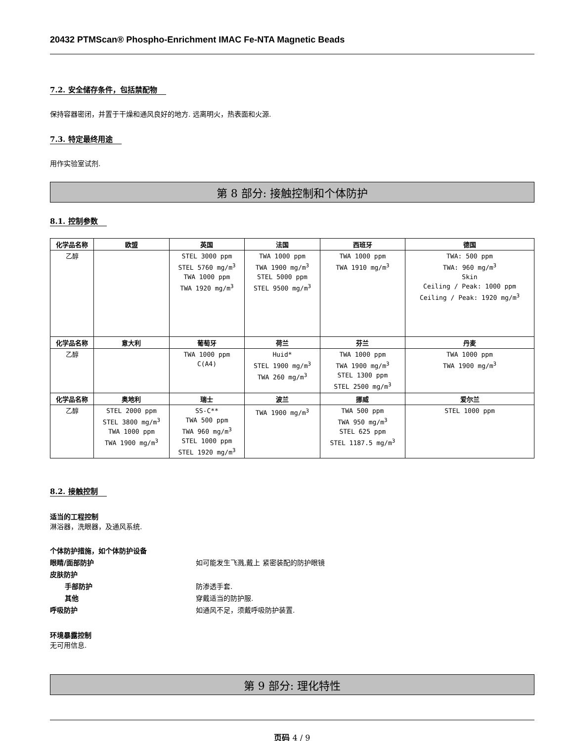20432 PTMScan® Phospho-Enrichment IMAC Fe-NTA Magnetic Beads
7.2. 安全储存条件，包括禁配物
保持容器密闭，并置于干燥和通风良好的地方. 远离明火，热表面和火源.
7.3. 特定最终用途
用作实验室试剂.
第 8 部分: 接触控制和个体防护
8.1. 控制参数
| 化学品名称 | 欧盟 | 英国 | 法国 | 西班牙 | 德国 |
| --- | --- | --- | --- | --- | --- |
| 乙醇 | | STEL 3000 ppm STEL 5760 mg/m<sup>3</sup> TWA 1000 ppm TWA 1920 mg/m<sup>3</sup> | TWA 1000 ppm TWA 1900 mg/m<sup>3</sup> STEL 5000 ppm STEL 9500 mg/m<sup>3</sup> | TWA 1000 ppm TWA 1910 mg/m<sup>3</sup> | TWA: 500 ppm TWA: 960 mg/m<sup>3</sup> Skin Ceiling / Peak: 1000 ppm Ceiling / Peak: 1920 mg/m<sup>3</sup> |
| 化学品名称 | 意大利 | 葡萄牙 | 荷兰 | 芬兰 | 丹麦 |
| 乙醇 | | TWA 1000 ppm C(A4) | Huid* STEL 1900 mg/m<sup>3</sup> TWA 260 mg/m<sup>3</sup> | TWA 1000 ppm TWA 1900 mg/m<sup>3</sup> STEL 1300 ppm STEL 2500 mg/m<sup>3</sup> | TWA 1000 ppm TWA 1900 mg/m<sup>3</sup> |
| 化学品名称 | 奥地利 | 瑞士 | 波兰 | 挪威 | 爱尔兰 |
| 乙醇 | STEL 2000 ppm STEL 3800 mg/m<sup>3</sup> TWA 1000 ppm TWA 1900 mg/m<sup>3</sup> | SS-C** TWA 500 ppm TWA 960 mg/m<sup>3</sup> STEL 1000 ppm STEL 1920 mg/m<sup>3</sup> | TWA 1900 mg/m<sup>3</sup> | TWA 500 ppm TWA 950 mg/m<sup>3</sup> STEL 625 ppm STEL 1187.5 mg/m<sup>3</sup> | STEL 1000 ppm |
8.2. 接触控制
适当的工程控制
淋浴器，洗眼器，及通风系统.
个体防护措施，如个体防护设备
眼睛/面部防护 如可能发生飞溅,戴上 紧密装配的防护眼镜
皮肤防护
手部防护 防渗透手套.
其他 穿戴适当的防护服.
呼吸防护 如通风不足，须戴呼吸防护装置.
环境暴露控制
无可用信息.
第 9 部分: 理化特性
页码 4 / 9